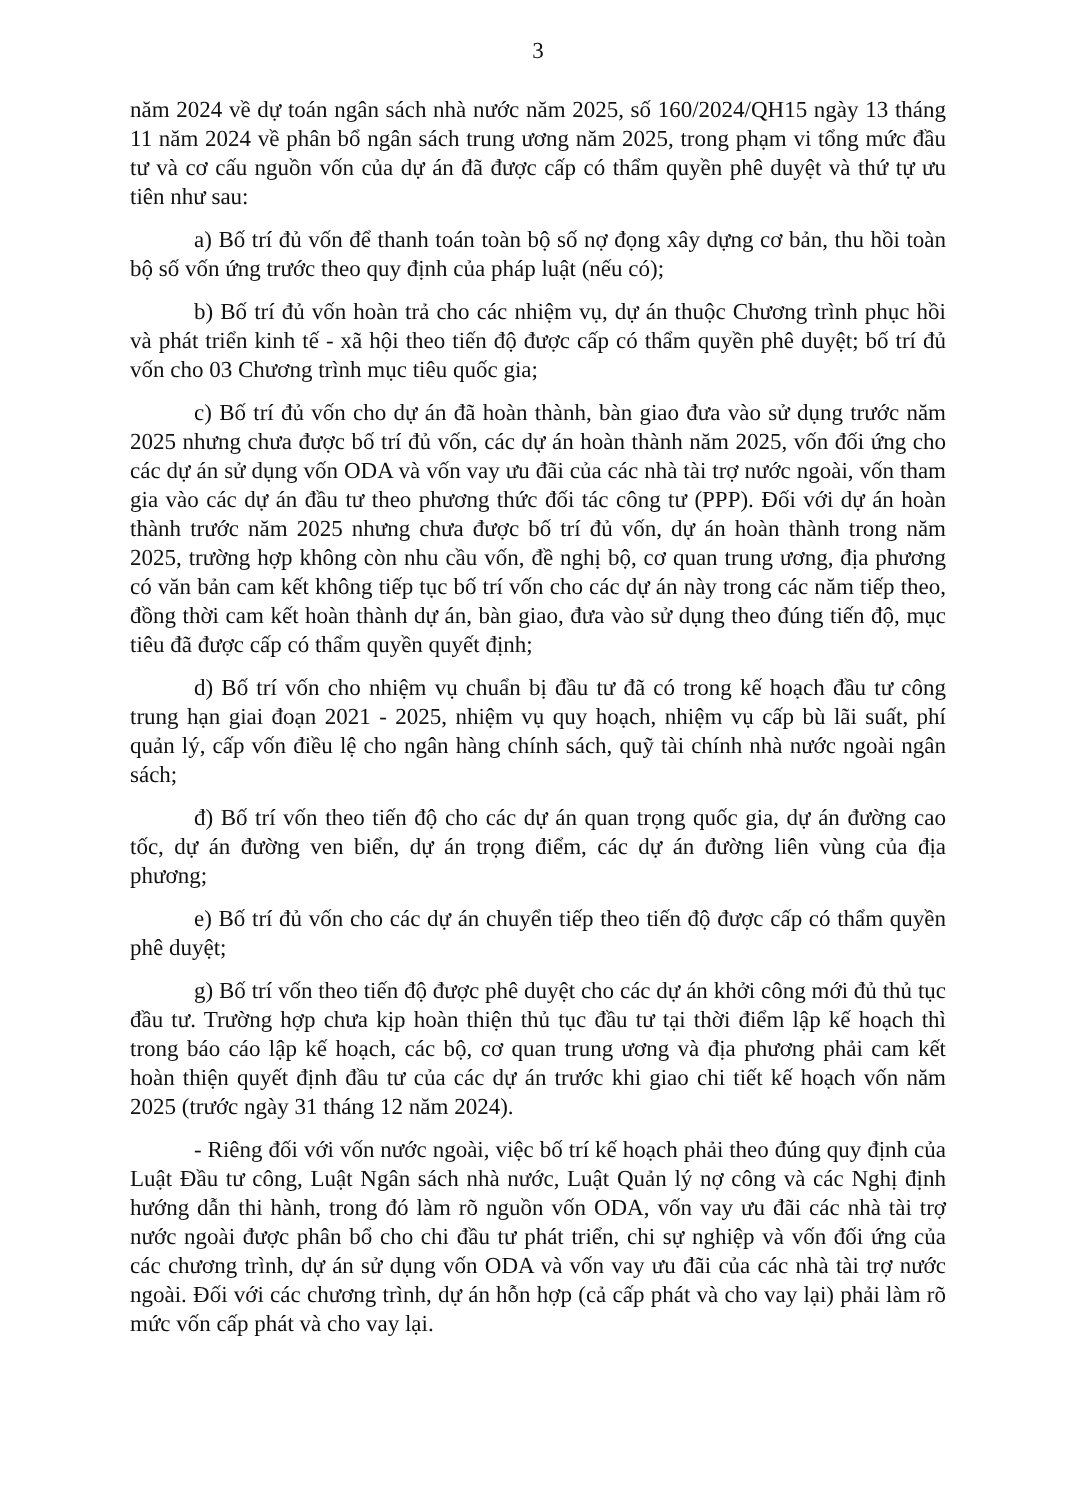3
năm 2024 về dự toán ngân sách nhà nước năm 2025, số 160/2024/QH15 ngày 13 tháng 11 năm 2024 về phân bổ ngân sách trung ương năm 2025, trong phạm vi tổng mức đầu tư và cơ cấu nguồn vốn của dự án đã được cấp có thẩm quyền phê duyệt và thứ tự ưu tiên như sau:
a) Bố trí đủ vốn để thanh toán toàn bộ số nợ đọng xây dựng cơ bản, thu hồi toàn bộ số vốn ứng trước theo quy định của pháp luật (nếu có);
b) Bố trí đủ vốn hoàn trả cho các nhiệm vụ, dự án thuộc Chương trình phục hồi và phát triển kinh tế - xã hội theo tiến độ được cấp có thẩm quyền phê duyệt; bố trí đủ vốn cho 03 Chương trình mục tiêu quốc gia;
c) Bố trí đủ vốn cho dự án đã hoàn thành, bàn giao đưa vào sử dụng trước năm 2025 nhưng chưa được bố trí đủ vốn, các dự án hoàn thành năm 2025, vốn đối ứng cho các dự án sử dụng vốn ODA và vốn vay ưu đãi của các nhà tài trợ nước ngoài, vốn tham gia vào các dự án đầu tư theo phương thức đối tác công tư (PPP). Đối với dự án hoàn thành trước năm 2025 nhưng chưa được bố trí đủ vốn, dự án hoàn thành trong năm 2025, trường hợp không còn nhu cầu vốn, đề nghị bộ, cơ quan trung ương, địa phương có văn bản cam kết không tiếp tục bố trí vốn cho các dự án này trong các năm tiếp theo, đồng thời cam kết hoàn thành dự án, bàn giao, đưa vào sử dụng theo đúng tiến độ, mục tiêu đã được cấp có thẩm quyền quyết định;
d) Bố trí vốn cho nhiệm vụ chuẩn bị đầu tư đã có trong kế hoạch đầu tư công trung hạn giai đoạn 2021 - 2025, nhiệm vụ quy hoạch, nhiệm vụ cấp bù lãi suất, phí quản lý, cấp vốn điều lệ cho ngân hàng chính sách, quỹ tài chính nhà nước ngoài ngân sách;
đ) Bố trí vốn theo tiến độ cho các dự án quan trọng quốc gia, dự án đường cao tốc, dự án đường ven biển, dự án trọng điểm, các dự án đường liên vùng của địa phương;
e) Bố trí đủ vốn cho các dự án chuyển tiếp theo tiến độ được cấp có thẩm quyền phê duyệt;
g) Bố trí vốn theo tiến độ được phê duyệt cho các dự án khởi công mới đủ thủ tục đầu tư. Trường hợp chưa kịp hoàn thiện thủ tục đầu tư tại thời điểm lập kế hoạch thì trong báo cáo lập kế hoạch, các bộ, cơ quan trung ương và địa phương phải cam kết hoàn thiện quyết định đầu tư của các dự án trước khi giao chi tiết kế hoạch vốn năm 2025 (trước ngày 31 tháng 12 năm 2024).
- Riêng đối với vốn nước ngoài, việc bố trí kế hoạch phải theo đúng quy định của Luật Đầu tư công, Luật Ngân sách nhà nước, Luật Quản lý nợ công và các Nghị định hướng dẫn thi hành, trong đó làm rõ nguồn vốn ODA, vốn vay ưu đãi các nhà tài trợ nước ngoài được phân bổ cho chi đầu tư phát triển, chi sự nghiệp và vốn đối ứng của các chương trình, dự án sử dụng vốn ODA và vốn vay ưu đãi của các nhà tài trợ nước ngoài. Đối với các chương trình, dự án hỗn hợp (cả cấp phát và cho vay lại) phải làm rõ mức vốn cấp phát và cho vay lại.